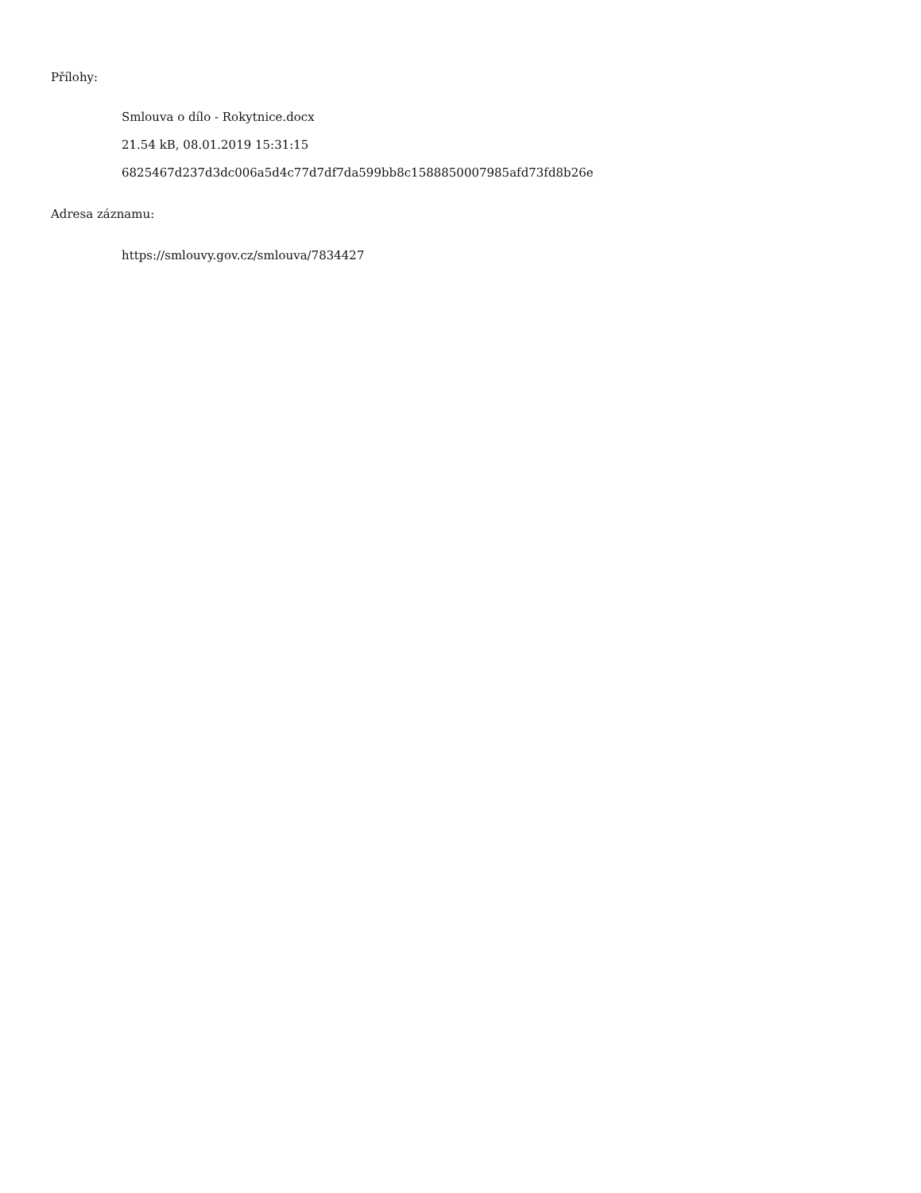Přílohy:
Smlouva o dílo - Rokytnice.docx
21.54 kB, 08.01.2019 15:31:15
6825467d237d3dc006a5d4c77d7df7da599bb8c1588850007985afd73fd8b26e
Adresa záznamu:
https://smlouvy.gov.cz/smlouva/7834427